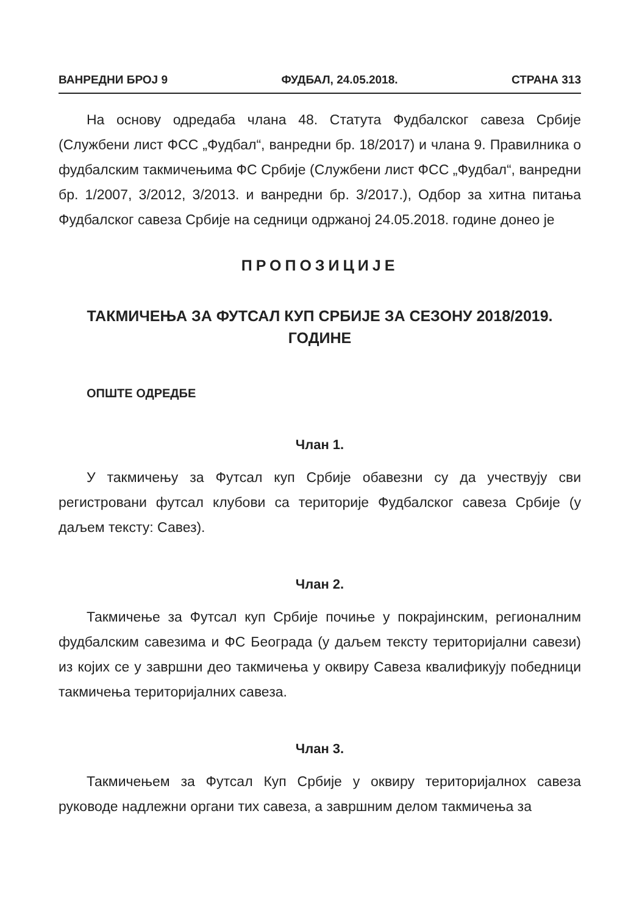ВАНРЕДНИ БРОЈ 9 ФУДБАЛ, 24.05.2018. СТРАНА 313
На основу одредаба члана 48. Статута Фудбалског савеза Србије (Службени лист ФСС „Фудбал“, ванредни бр. 18/2017) и члана 9. Правилника о фудбалским такмичењима ФС Србије (Службени лист ФСС „Фудбал“, ванредни бр. 1/2007, 3/2012, 3/2013. и ванредни бр. 3/2017.), Одбор за хитна питања Фудбалског савеза Србије на седници одржаној 24.05.2018. године донео је
ПРОПОЗИЦИЈЕ
ТАКМИЧЕЊА ЗА ФУТСАЛ КУП СРБИЈЕ ЗА СЕЗОНУ 2018/2019. ГОДИНЕ
ОПШТЕ ОДРЕДБЕ
Члан 1.
У такмичењу за Футсал куп Србије обавезни су да учествују сви регистровани футсал клубови са територије Фудбалског савеза Србије (у даљем тексту: Савез).
Члан 2.
Такмичење за Футсал куп Србије почиње у покрајинским, регионалним фудбалским савезима и ФС Београда (у даљем тексту територијални савези) из којих се у завршни део такмичења у оквиру Савеза квалификују победници такмичења територијалних савеза.
Члан 3.
Такмичењем за Футсал Куп Србије у оквиру територијалнох савеза руководе надлежни органи тих савеза, а завршним делом такмичења за